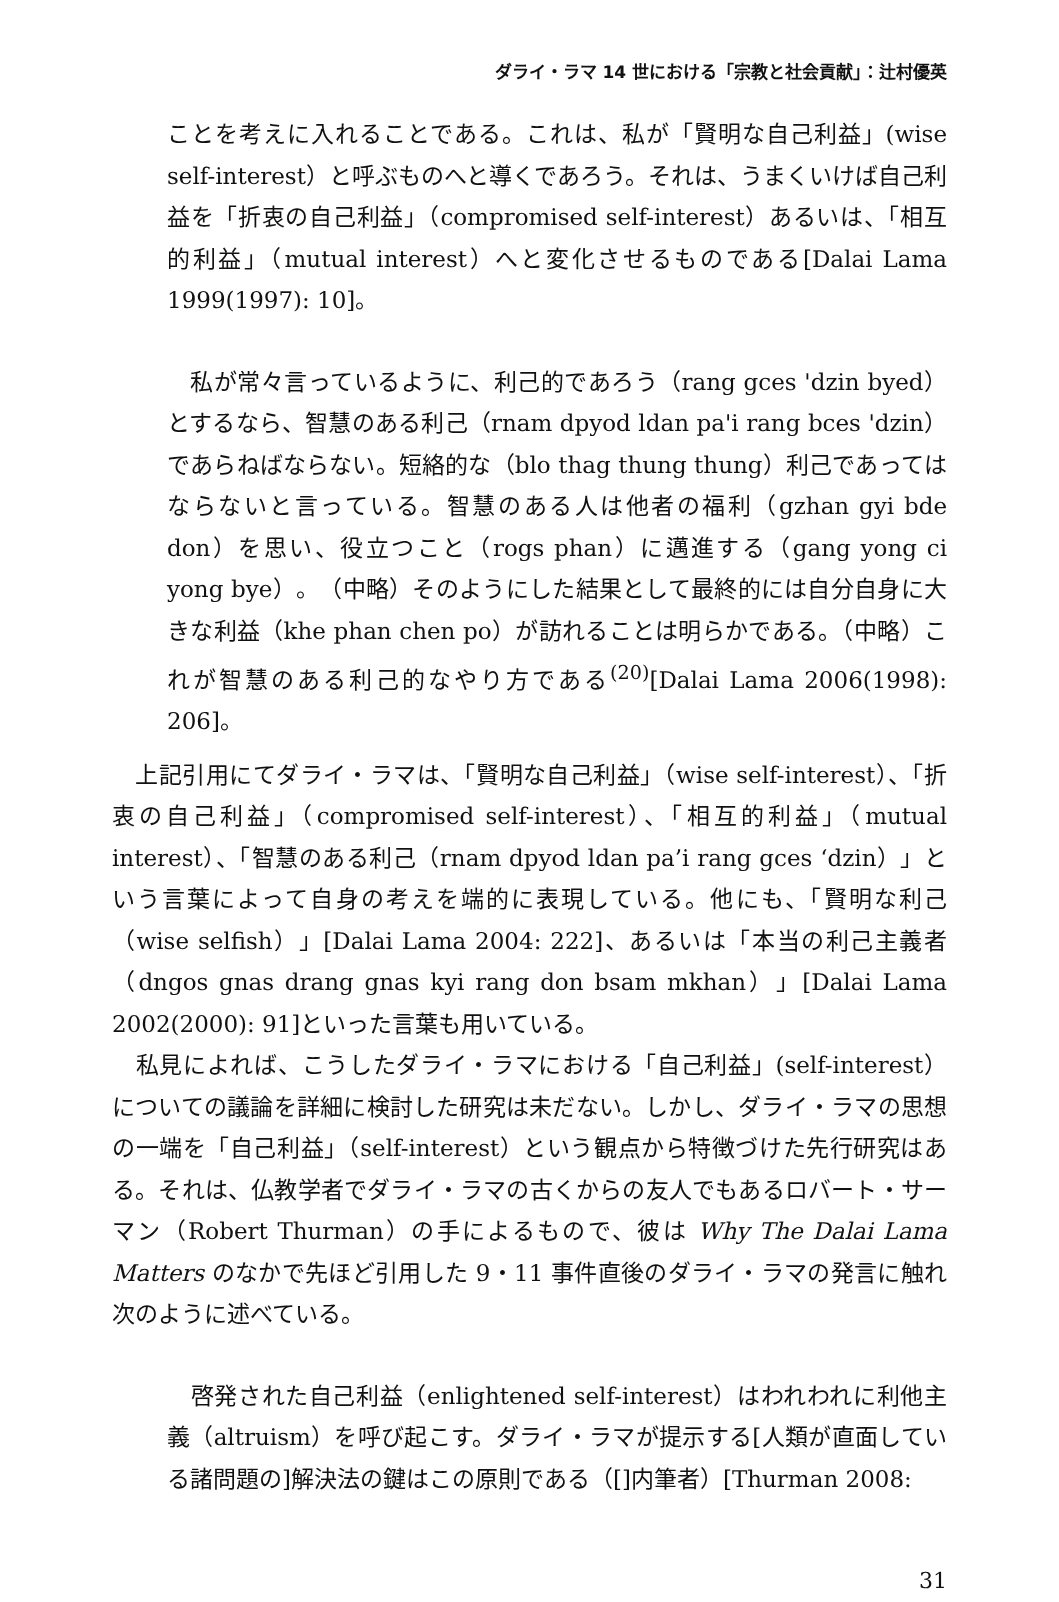ダライ・ラマ 14 世における「宗教と社会貢献」：辻村優英
ことを考えに入れることである。これは、私が「賢明な自己利益」(wise self-interest）と呼ぶものへと導くであろう。それは、うまくいけば自己利益を「折衷の自己利益」（compromised self-interest）あるいは、「相互的利益」（mutual interest）へと変化させるものである[Dalai Lama 1999(1997): 10]。
　私が常々言っているように、利己的であろう（rang gces 'dzin byed）とするなら、智慧のある利己（rnam dpyod ldan pa'i rang bces 'dzin）であらねばならない。短絡的な（blo thag thung thung）利己であってはならないと言っている。智慧のある人は他者の福利（gzhan gyi bde don）を思い、役立つこと（rogs phan）に邁進する（gang yong ci yong bye）。（中略）そのようにした結果として最終的には自分自身に大きな利益（khe phan chen po）が訪れることは明らかである。（中略）これが智慧のある利己的なやり方である<sup>(20)</sup>[Dalai Lama 2006(1998): 206]。
　上記引用にてダライ・ラマは、「賢明な自己利益」（wise self-interest）、「折衷の自己利益」（compromised self-interest）、「相互的利益」（mutual interest）、「智慧のある利己（rnam dpyod ldan pa’i rang gces ‘dzin）」という言葉によって自身の考えを端的に表現している。他にも、「賢明な利己（wise selfish）」[Dalai Lama 2004: 222]、あるいは「本当の利己主義者（dngos gnas drang gnas kyi rang don bsam mkhan）」[Dalai Lama 2002(2000): 91]といった言葉も用いている。
　私見によれば、こうしたダライ・ラマにおける「自己利益」(self-interest）についての議論を詳細に検討した研究は未だない。しかし、ダライ・ラマの思想の一端を「自己利益」（self-interest）という観点から特徴づけた先行研究はある。それは、仏教学者でダライ・ラマの古くからの友人でもあるロバート・サーマン（Robert Thurman）の手によるもので、彼は Why The Dalai Lama Matters のなかで先ほど引用した 9・11 事件直後のダライ・ラマの発言に触れ次のように述べている。
　啓発された自己利益（enlightened self-interest）はわれわれに利他主義（altruism）を呼び起こす。ダライ・ラマが提示する[人類が直面している諸問題の]解決法の鍵はこの原則である（[]内筆者）[Thurman 2008:
31